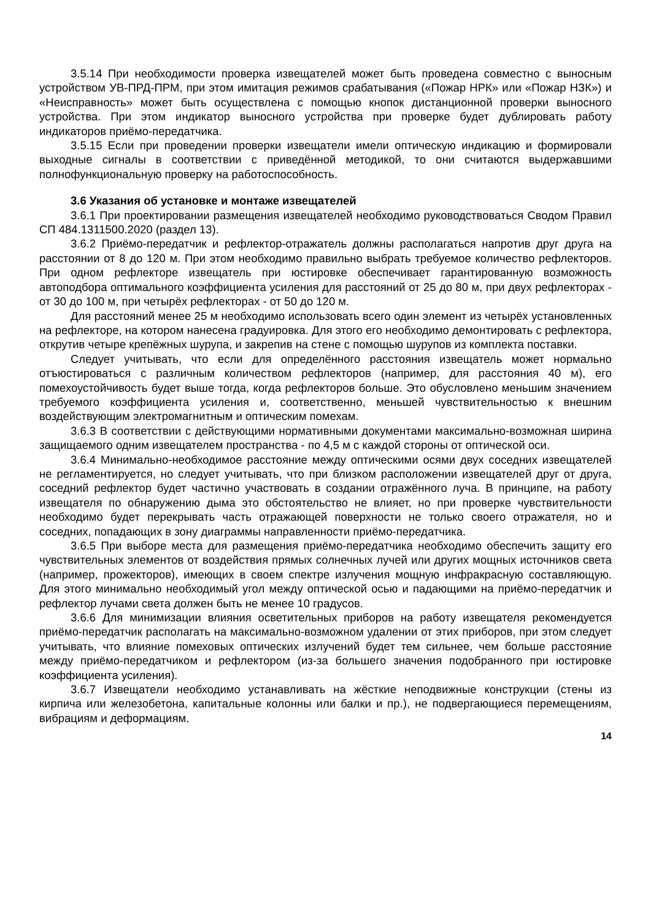3.5.14 При необходимости проверка извещателей может быть проведена совместно с выносным устройством УВ-ПРД-ПРМ, при этом имитация режимов срабатывания («Пожар НРК» или «Пожар НЗК») и «Неисправность» может быть осуществлена с помощью кнопок дистанционной проверки выносного устройства. При этом индикатор выносного устройства при проверке будет дублировать работу индикаторов приёмо-передатчика.
3.5.15 Если при проведении проверки извещатели имели оптическую индикацию и формировали выходные сигналы в соответствии с приведённой методикой, то они считаются выдержавшими полнофункциональную проверку на работоспособность.
3.6 Указания об установке и монтаже извещателей
3.6.1 При проектировании размещения извещателей необходимо руководствоваться Сводом Правил СП 484.1311500.2020 (раздел 13).
3.6.2 Приёмо-передатчик и рефлектор-отражатель должны располагаться напротив друг друга на расстоянии от 8 до 120 м. При этом необходимо правильно выбрать требуемое количество рефлекторов. При одном рефлекторе извещатель при юстировке обеспечивает гарантированную возможность автоподбора оптимального коэффициента усиления для расстояний от 25 до 80 м, при двух рефлекторах - от 30 до 100 м, при четырёх рефлекторах - от 50 до 120 м.
Для расстояний менее 25 м необходимо использовать всего один элемент из четырёх установленных на рефлекторе, на котором нанесена градуировка. Для этого его необходимо демонтировать с рефлектора, открутив четыре крепёжных шурупа, и закрепив на стене с помощью шурупов из комплекта поставки.
Следует учитывать, что если для определённого расстояния извещатель может нормально отъюстироваться с различным количеством рефлекторов (например, для расстояния 40 м), его помехоустойчивость будет выше тогда, когда рефлекторов больше. Это обусловлено меньшим значением требуемого коэффициента усиления и, соответственно, меньшей чувствительностью к внешним воздействующим электромагнитным и оптическим помехам.
3.6.3 В соответствии с действующими нормативными документами максимально-возможная ширина защищаемого одним извещателем пространства - по 4,5 м с каждой стороны от оптической оси.
3.6.4 Минимально-необходимое расстояние между оптическими осями двух соседних извещателей не регламентируется, но следует учитывать, что при близком расположении извещателей друг от друга, соседний рефлектор будет частично участвовать в создании отражённого луча. В принципе, на работу извещателя по обнаружению дыма это обстоятельство не влияет, но при проверке чувствительности необходимо будет перекрывать часть отражающей поверхности не только своего отражателя, но и соседних, попадающих в зону диаграммы направленности приёмо-передатчика.
3.6.5 При выборе места для размещения приёмо-передатчика необходимо обеспечить защиту его чувствительных элементов от воздействия прямых солнечных лучей или других мощных источников света (например, прожекторов), имеющих в своем спектре излучения мощную инфракрасную составляющую. Для этого минимально необходимый угол между оптической осью и падающими на приёмо-передатчик и рефлектор лучами света должен быть не менее 10 градусов.
3.6.6 Для минимизации влияния осветительных приборов на работу извещателя рекомендуется приёмо-передатчик располагать на максимально-возможном удалении от этих приборов, при этом следует учитывать, что влияние помеховых оптических излучений будет тем сильнее, чем больше расстояние между приёмо-передатчиком и рефлектором (из-за большего значения подобранного при юстировке коэффициента усиления).
3.6.7 Извещатели необходимо устанавливать на жёсткие неподвижные конструкции (стены из кирпича или железобетона, капитальные колонны или балки и пр.), не подвергающиеся перемещениям, вибрациям и деформациям.
14